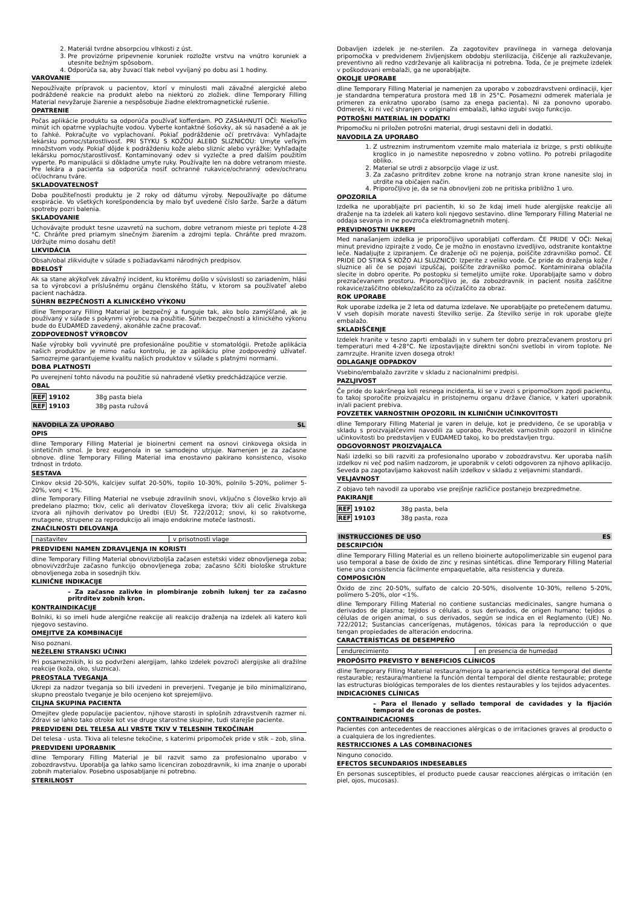2. Materiál tvrdne absorpciou vlhkosti z úst.
3. Pre provizórne pripevnenie koruniek rozložte vrstvu na vnútro koruniek a utesnite bežným spôsobom.
4. Odporúča sa, aby žuvací tlak nebol vyvíjaný po dobu asi 1 hodiny.
VAROVANIE
Nepoužívajte prípravok u pacientov, ktorí v minulosti mali závažné alergické alebo podráždené reakcie na produkt alebo na niektorú zo zložiek. dline Temporary Filling Material nevyžaruje žiarenie a nespôsobuje žiadne elektromagnetické rušenie.
OPATRENIE
Počas aplikácie produktu sa odporúča používať kofferdam. PO ZASIAHNUTÍ OČÍ: Niekoľko minút ich opatrne vyplachujte vodou. Vyberte kontaktné šošovky, ak sú nasadené a ak je to ľahké. Pokračujte vo vyplachovaní. Pokiaľ podráždenie očí pretrváva: Vyhľadajte lekársku pomoc/starostlivosť. PRI STYKU S KOŽOU ALEBO SLIZNICOU: Umyte veľkým množstvom vody. Pokiaľ dôjde k podráždeniu kože alebo slizníc alebo vyrážke: Vyhľadajte lekársku pomoc/starostlivosť. Kontaminovaný odev si vyzlečte a pred ďalším použitím vyperte. Po manipulácii si dôkladne umyte ruky. Používajte len na dobre vetranom mieste. Pre lekára a pacienta sa odporúča nosiť ochranné rukavice/ochranný odev/ochranu očí/ochranu tváre.
SKLADOVATEĽNOSŤ
Doba použiteľnosti produktu je 2 roky od dátumu výroby. Nepoužívajte po dátume exspirácie. Vo všetkých korešpondencia by malo byť uvedené číslo šarže. Šarže a dátum spotreby pozri balenia.
SKLADOVANIE
Uchovávajte produkt tesne uzavretú na suchom, dobre vetranom mieste pri teplote 4-28 °C. Chráňte pred priamym slnečným žiarením a zdrojmi tepla. Chráňte pred mrazom. Udržujte mimo dosahu detí!
LIKVIDÁCIA
Obsah/obal zlikvidujte v súlade s požiadavkami národných predpisov.
BDELOSŤ
Ak sa stane akýkoľvek závažný incident, ku ktorému došlo v súvislosti so zariadením, hlási sa to výrobcovi a príslušnému orgánu členského štátu, v ktorom sa používateľ alebo pacient nachádza.
SÚHRN BEZPEČNOSTI A KLINICKÉHO VÝKONU
dline Temporary Filling Material je bezpečný a funguje tak, ako bolo zamýšľané, ak je používaný v súlade s pokynmi výrobcu na použitie. Súhrn bezpečnosti a klinického výkonu bude do EUDAMED zavedený, akonáhle začne pracovať.
ZODPOVEDNOSŤ VÝROBCOV
Naše výrobky boli vyvinuté pre profesionálne použitie v stomatológii. Pretože aplikácia našich produktov je mimo našu kontrolu, je za aplikáciu plne zodpovedný užívateľ. Samozrejme garantujeme kvalitu našich produktov v súlade s platnými normami.
DOBA PLATNOSTI
Po uverejnení tohto návodu na použitie sú nahradené všetky predchádzajúce verzie.
OBAL
| REF 19102 | 38g pasta biela |
| REF 19103 | 38g pasta ružová |
NAVODILA ZA UPORABO SL
OPIS
dline Temporary Filling Material je bioinertni cement na osnovi cinkovega oksida in sintetičnih smol. Je brez eugenola in se samodejno utrjuje. Namenjen je za začasne obnove. dline Temporary Filling Material ima enostavno pakirano konsistenco, visoko trdnost in trdoto.
SESTAVA
Cinkov oksid 20-50%, kalcijev sulfat 20-50%, topilo 10-30%, polnilo 5-20%, polimer 5-20%, vonj < 1%.
dline Temporary Filling Material ne vsebuje zdravilnih snovi, vključno s človeško krvjo ali predelano plazmo; tkiv, celic ali derivatov človeškega izvora; tkiv ali celic živalskega izvora ali njihovih derivatov po Uredbi (EU) Št. 722/2012; snovi, ki so rakotvorne, mutagene, strupene za reprodukcijo ali imajo endokrine moteče lastnosti.
ZNAČILNOSTI DELOVANJA
| nastavitev | v prisotnosti vlage |
PREDVIDENI NAMEN ZDRAVLJENJA IN KORISTI
dline Temporary Filling Material obnovi/izboljša začasen estetski videz obnovljenega zoba; obnovi/vzdržuje začasno funkcijo obnovljenega zoba; začasno ščiti biološke strukture obnovljenega zoba in sosednjih tkiv.
KLINIČNE INDIKACIJE
– Za začasne zalivke in plombiranje zobnih lukenj ter za začasno pritrditev zobnih kron.
KONTRAINDIKACIJE
Bolniki, ki so imeli hude alergične reakcije ali reakcijo draženja na izdelek ali katero koli njegovo sestavino.
OMEJITVE ZA KOMBINACIJE
Niso poznani.
NEŽELENI STRANSKI UČINKI
Pri posameznikih, ki so podvrženi alergijam, lahko izdelek povzroči alergijske ali dražilne reakcije (koža, oko, sluznica).
PREOSTALA TVEGANJA
Ukrepi za nadzor tveganja so bili izvedeni in preverjeni. Tveganje je bilo minimalizirano, skupno preostalo tveganje je bilo ocenjeno kot sprejemljivo.
CILJNA SKUPINA PACIENTA
Omejitev glede populacije pacientov, njihove starosti in splošnih zdravstvenih razmer ni. Zdravi se lahko tako otroke kot vse druge starostne skupine, tudi starejše paciente.
PREDVIDENI DEL TELESA ALI VRSTE TKIV V TELESNIH TEKOČINAH
Del telesa - usta. Tkiva ali telesne tekočine, s katerimi pripomoček pride v stik – zob, slina.
PREDVIDENI UPORABNIK
dline Temporary Filling Material je bil razvit samo za profesionalno uporabo v zobozdravstvu. Uporablja ga lahko samo licenciran zobozdravnik, ki ima znanje o uporabi zobnih materialov. Posebno usposabljanje ni potrebno.
STERILNOST
Dobavljen izdelek je ne-sterilen. Za zagotovitev pravilnega in varnega delovanja pripomočka v predvidenem življenjskem obdobju sterilizacija, čiščenje ali razkuževanje, preventivno ali redno vzdrževanje ali kalibracija ni potrebna. Toda, če je prejmete izdelek v poškodovani embalaži, ga ne uporabljajte.
OKOLJE UPORABE
dline Temporary Filling Material je namenjen za uporabo v zobozdravstveni ordinaciji, kjer je standardna temperatura prostora med 18 in 25°C. Posamezni odmerek materiala je primeren za enkratno uporabo (samo za enega pacienta). Ni za ponovno uporabo. Odmerek, ki ni več shranjen v originalni embalaži, lahko izgubi svojo funkcijo.
POTROŠNI MATERIAL IN DODATKI
Pripomočku ni priložen potrošni material, drugi sestavni deli in dodatki.
NAVODILA ZA UPORABO
1. Z ustreznim instrumentom vzemite malo materiala iz brizge, s prsti oblikujte kroglico in jo namestite neposredno v zobno votlino. Po potrebi prilagodite obliko.
2. Material se utrdi z absorpcijo vlage iz ust.
3. Za začasno pritrditev zobne krone na notranjo stran krone nanesite sloj in utrdite na običajen način.
4. Priporočljivo je, da se na obnovljeni zob ne pritiska približno 1 uro.
OPOZORILA
Izdelka ne uporabljajte pri pacientih, ki so že kdaj imeli hude alergijske reakcije ali draženje na ta izdelek ali katero koli njegovo sestavino. dline Temporary Filling Material ne oddaja sevanja in ne povzroča elektromagnetnih motenj.
PREVIDNOSTNI UKREPI
Med nanašanjem izdelka je priporočljivo uporabljati cofferdam. ČE PRIDE V OČI: Nekaj minut previdno izpirajte z vodo. Če je možno in enostavno izvedljivo, odstranite kontaktne leče. Nadaljujte z izpiranjem. Če draženje oči ne pojenja, poiščite zdravniško pomoč. ČE PRIDE DO STIKA S KOŽO ALI SLUZNICO: Izperite z veliko vode. Če pride do draženja kože / sluznice ali če se pojavi izpuščaj, poiščite zdravniško pomoč. Kontaminirana oblačila slecite in dobro operite. Po postopku si temeljito umijte roke. Uporabljajte samo v dobro prezračevanem prostoru. Priporočljivo je, da zobozdravnik in pacient nosita zaščitne rokavice/zaščitno obleko/zaščito za oči/zaščito za obraz.
ROK UPORABE
Rok uporabe izdelka je 2 leta od datuma izdelave. Ne uporabljajte po pretečenem datumu. V vseh dopisih morate navesti številko serije. Za številko serije in rok uporabe glejte embalažo.
SKLADIŠČENJE
Izdelek hranite v tesno zaprti embalaži in v suhem ter dobro prezračevanem prostoru pri temperaturi med 4-28°C. Ne izpostavljajte direktni sončni svetlobi in virom toplote. Ne zamrzujte. Hranite izven dosega otrok!
ODLAGANJE ODPADKOV
Vsebino/embalažo zavrzite v skladu z nacionalnimi predpisi.
PAZLJIVOST
Če pride do kakršnega koli resnega incidenta, ki se v zvezi s pripomočkom zgodi pacientu, to takoj sporočite proizvajalcu in pristojnemu organu države članice, v kateri uporabnik in/ali pacient prebiva.
POVZETEK VARNOSTNIH OPOZORIL IN KLINIČNIH UČINKOVITOSTI
dline Temporary Filling Material je varen in deluje, kot je predvideno, če se uporablja v skladu s proizvajalčevimi navodili za uporabo. Povzetek varnostnih opozoril in klinične učinkovitosti bo predstavljen v EUDAMED takoj, ko bo predstavljen trgu.
ODGOVORNOST PROIZVAJALCA
Naši izdelki so bili razviti za profesionalno uporabo v zobozdravstvu. Ker uporaba naših izdelkov ni več pod našim nadzorom, je uporabnik v celoti odgovoren za njihovo aplikacijo. Seveda pa zagotavljamo kakovost naših izdelkov v skladu z veljavnimi standardi.
VELJAVNOST
Z objavo teh navodil za uporabo vse prejšnje različice postanejo brezpredmetne.
PAKIRANJE
| REF 19102 | 38g pasta, bela |
| REF 19103 | 38g pasta, roza |
INSTRUCCIONES DE USO ES
DESCRIPCIÓN
dline Temporary Filling Material es un relleno bioinerte autopolimerizable sin eugenol para uso temporal a base de óxido de zinc y resinas sintéticas. dline Temporary Filling Material tiene una consistencia fácilmente empaquetable, alta resistencia y dureza.
COMPOSICIÓN
Óxido de zinc 20-50%, sulfato de calcio 20-50%, disolvente 10-30%, relleno 5-20%, polímero 5-20%, olor <1%.
dline Temporary Filling Material no contiene sustancias medicinales, sangre humana o derivados de plasma; tejidos o células, o sus derivados, de origen humano; tejidos o células de origen animal, o sus derivados, según se indica en el Reglamento (UE) No. 722/2012; Sustancias cancerígenas, mutágenos, tóxicas para la reproducción o que tengan propiedades de alteración endocrina.
CARACTERÍSTICAS DE DESEMPEÑO
| endurecimiento | en presencia de humedad |
PROPÓSITO PREVISTO Y BENEFICIOS CLÍNICOS
dline Temporary Filling Material restaura/mejora la apariencia estética temporal del diente restaurable; restaura/mantiene la función dental temporal del diente restaurable; protege las estructuras biológicas temporales de los dientes restaurables y los tejidos adyacentes.
INDICACIONES CLÍNICAS
– Para el llenado y sellado temporal de cavidades y la fijación temporal de coronas de postes.
CONTRAINDICACIONES
Pacientes con antecedentes de reacciones alérgicas o de irritaciones graves al producto o a cualquiera de los ingredientes.
RESTRICCIONES A LAS COMBINACIONES
Ninguno conocido.
EFECTOS SECUNDARIOS INDESEABLES
En personas susceptibles, el producto puede causar reacciones alérgicas o irritación (en piel, ojos, mucosas).